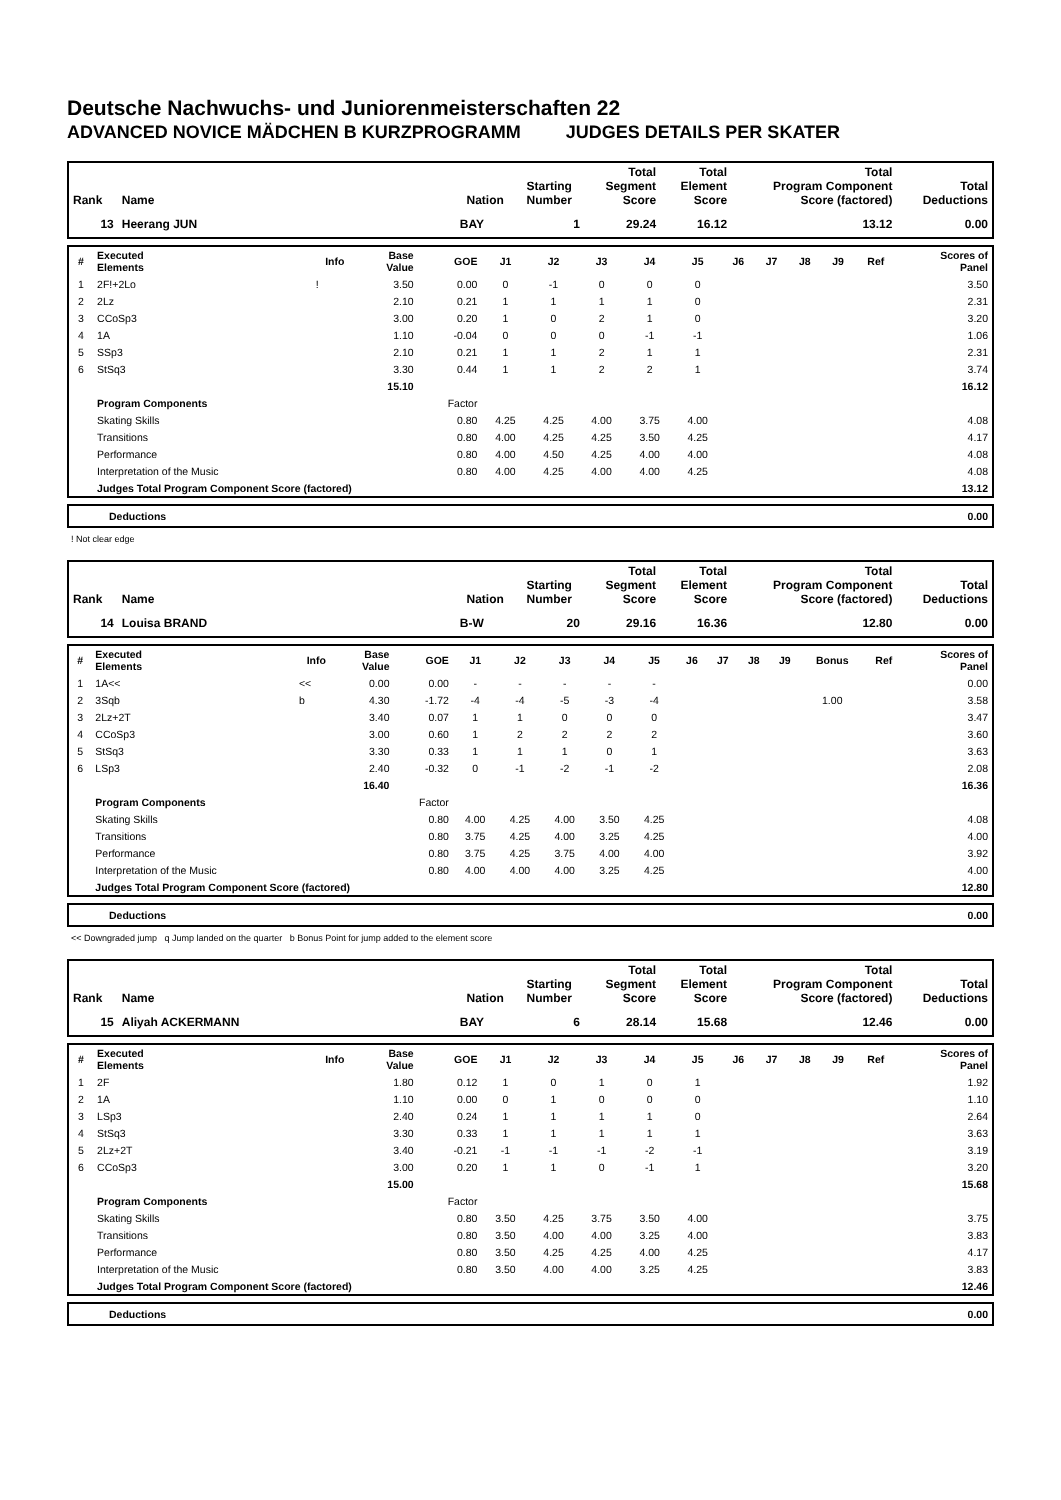Deutsche Nachwuchs- und Juniorenmeisterschaften 22
ADVANCED NOVICE MÄDCHEN B KURZPROGRAMM JUDGES DETAILS PER SKATER
| Rank | Name | Nation | Starting Number | Total Segment Score | Total Element Score | Total Program Component Score (factored) | Total Deductions |
| --- | --- | --- | --- | --- | --- | --- | --- |
| 13 | Heerang JUN | BAY | 1 | 29.24 | 16.12 | 13.12 | 0.00 |
| # | Executed Elements | Info | Base Value | GOE | J1 | J2 | J3 | J4 | J5 | J6 | J7 | J8 | J9 | Ref | Scores of Panel |
| --- | --- | --- | --- | --- | --- | --- | --- | --- | --- | --- | --- | --- | --- | --- | --- |
| 1 | 2F!+2Lo | ! | 3.50 | 0.00 | 0 | -1 | 0 | 0 | 0 | | | | | | 3.50 |
| 2 | 2Lz | | 2.10 | 0.21 | 1 | 1 | 1 | 1 | 0 | | | | | | 2.31 |
| 3 | CCoSp3 | | 3.00 | 0.20 | 1 | 0 | 2 | 1 | 0 | | | | | | 3.20 |
| 4 | 1A | | 1.10 | -0.04 | 0 | 0 | 0 | -1 | -1 | | | | | | 1.06 |
| 5 | SSp3 | | 2.10 | 0.21 | 1 | 1 | 2 | 1 | 1 | | | | | | 2.31 |
| 6 | StSq3 | | 3.30 | 0.44 | 1 | 1 | 2 | 2 | 1 | | | | | | 3.74 |
| | | | 15.10 | | | | | | | | | | | | 16.12 |
| | Program Components | | | Factor | | | | | | | | | | | |
| | Skating Skills | | | 0.80 | 4.25 | 4.25 | 4.00 | 3.75 | 4.00 | | | | | | 4.08 |
| | Transitions | | | 0.80 | 4.00 | 4.25 | 4.25 | 3.50 | 4.25 | | | | | | 4.17 |
| | Performance | | | 0.80 | 4.00 | 4.50 | 4.25 | 4.00 | 4.00 | | | | | | 4.08 |
| | Interpretation of the Music | | | 0.80 | 4.00 | 4.25 | 4.00 | 4.00 | 4.25 | | | | | | 4.08 |
| | Judges Total Program Component Score (factored) | | | | | | | | | | | | | | 13.12 |
| Deductions | 0.00 |
! Not clear edge
| Rank | Name | Nation | Starting Number | Total Segment Score | Total Element Score | Total Program Component Score (factored) | Total Deductions |
| --- | --- | --- | --- | --- | --- | --- | --- |
| 14 | Louisa BRAND | B-W | 20 | 29.16 | 16.36 | 12.80 | 0.00 |
| # | Executed Elements | Info | Base Value | GOE | J1 | J2 | J3 | J4 | J5 | J6 | J7 | J8 | J9 | Bonus | Ref | Scores of Panel |
| --- | --- | --- | --- | --- | --- | --- | --- | --- | --- | --- | --- | --- | --- | --- | --- | --- |
| 1 | 1A<< | << | 0.00 | 0.00 | - | - | - | - | - | | | | | | | 0.00 |
| 2 | 3Sqb | b | 4.30 | -1.72 | -4 | -4 | -5 | -3 | -4 | | | | | 1.00 | | 3.58 |
| 3 | 2Lz+2T | | 3.40 | 0.07 | 1 | 1 | 0 | 0 | 0 | | | | | | | 3.47 |
| 4 | CCoSp3 | | 3.00 | 0.60 | 1 | 2 | 2 | 2 | 2 | | | | | | | 3.60 |
| 5 | StSq3 | | 3.30 | 0.33 | 1 | 1 | 1 | 0 | 1 | | | | | | | 3.63 |
| 6 | LSp3 | | 2.40 | -0.32 | 0 | -1 | -2 | -1 | -2 | | | | | | | 2.08 |
| | | | 16.40 | | | | | | | | | | | | | 16.36 |
| | Program Components | | | Factor | | | | | | | | | | | | |
| | Skating Skills | | | 0.80 | 4.00 | 4.25 | 4.00 | 3.50 | 4.25 | | | | | | | 4.08 |
| | Transitions | | | 0.80 | 3.75 | 4.25 | 4.00 | 3.25 | 4.25 | | | | | | | 4.00 |
| | Performance | | | 0.80 | 3.75 | 4.25 | 3.75 | 4.00 | 4.00 | | | | | | | 3.92 |
| | Interpretation of the Music | | | 0.80 | 4.00 | 4.00 | 4.00 | 3.25 | 4.25 | | | | | | | 4.00 |
| | Judges Total Program Component Score (factored) | | | | | | | | | | | | | | | 12.80 |
| Deductions | 0.00 |
<< Downgraded jump q Jump landed on the quarter b Bonus Point for jump added to the element score
| Rank | Name | Nation | Starting Number | Total Segment Score | Total Element Score | Total Program Component Score (factored) | Total Deductions |
| --- | --- | --- | --- | --- | --- | --- | --- |
| 15 | Aliyah ACKERMANN | BAY | 6 | 28.14 | 15.68 | 12.46 | 0.00 |
| # | Executed Elements | Info | Base Value | GOE | J1 | J2 | J3 | J4 | J5 | J6 | J7 | J8 | J9 | Ref | Scores of Panel |
| --- | --- | --- | --- | --- | --- | --- | --- | --- | --- | --- | --- | --- | --- | --- | --- |
| 1 | 2F | | 1.80 | 0.12 | 1 | 0 | 1 | 0 | 1 | | | | | | 1.92 |
| 2 | 1A | | 1.10 | 0.00 | 0 | 1 | 0 | 0 | 0 | | | | | | 1.10 |
| 3 | LSp3 | | 2.40 | 0.24 | 1 | 1 | 1 | 1 | 0 | | | | | | 2.64 |
| 4 | StSq3 | | 3.30 | 0.33 | 1 | 1 | 1 | 1 | 1 | | | | | | 3.63 |
| 5 | 2Lz+2T | | 3.40 | -0.21 | -1 | -1 | -1 | -2 | -1 | | | | | | 3.19 |
| 6 | CCoSp3 | | 3.00 | 0.20 | 1 | 1 | 0 | -1 | 1 | | | | | | 3.20 |
| | | | 15.00 | | | | | | | | | | | | 15.68 |
| | Program Components | | | Factor | | | | | | | | | | | |
| | Skating Skills | | | 0.80 | 3.50 | 4.25 | 3.75 | 3.50 | 4.00 | | | | | | 3.75 |
| | Transitions | | | 0.80 | 3.50 | 4.00 | 4.00 | 3.25 | 4.00 | | | | | | 3.83 |
| | Performance | | | 0.80 | 3.50 | 4.25 | 4.25 | 4.00 | 4.25 | | | | | | 4.17 |
| | Interpretation of the Music | | | 0.80 | 3.50 | 4.00 | 4.00 | 3.25 | 4.25 | | | | | | 3.83 |
| | Judges Total Program Component Score (factored) | | | | | | | | | | | | | | 12.46 |
| Deductions | 0.00 |